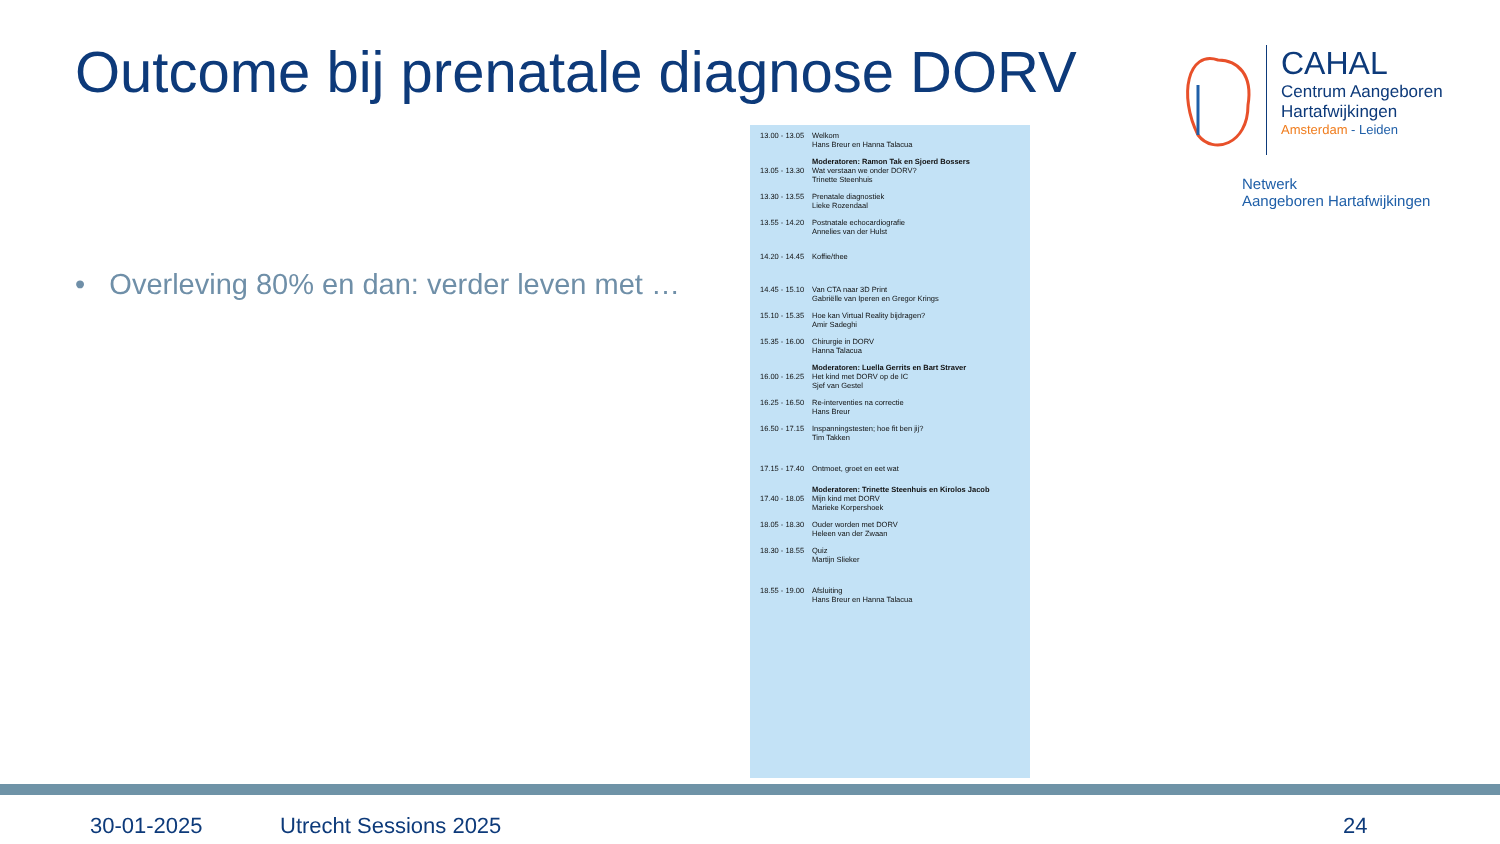Outcome bij prenatale diagnose DORV
• Overleving 80% en dan: verder leven met …
13.00 - 13.05 Welkom
Hans Breur en Hanna Talacua
13.05 - 13.30 Moderatoren: Ramon Tak en Sjoerd Bossers
Wat verstaan we onder DORV?
Trinette Steenhuis
13.30 - 13.55 Prenatale diagnostiek
Lieke Rozendaal
13.55 - 14.20 Postnatale echocardiografie
Annelies van der Hulst
14.20 - 14.45 Koffie/thee
14.45 - 15.10 Van CTA naar 3D Print
Gabriëlle van Iperen en Gregor Krings
15.10 - 15.35 Hoe kan Virtual Reality bijdragen?
Amir Sadeghi
15.35 - 16.00 Chirurgie in DORV
Hanna Talacua
16.00 - 16.25 Moderatoren: Luella Gerrits en Bart Straver
Het kind met DORV op de IC
Sjef van Gestel
16.25 - 16.50 Re-interventies na correctie
Hans Breur
16.50 - 17.15 Inspanningstesten; hoe fit ben jij?
Tim Takken
17.15 - 17.40 Ontmoet, groet en eet wat
17.40 - 18.05 Moderatoren: Trinette Steenhuis en Kirolos Jacob
Mijn kind met DORV
Marieke Korpershoek
18.05 - 18.30 Ouder worden met DORV
Heleen van der Zwaan
18.30 - 18.55 Quiz
Martijn Slieker
18.55 - 19.00 Afsluiting
Hans Breur en Hanna Talacua
CAHAL
Centrum Aangeboren
Hartafwijkingen
Amsterdam - Leiden
Netwerk
Aangeboren Hartafwijkingen
30-01-2025 Utrecht Sessions 2025 24